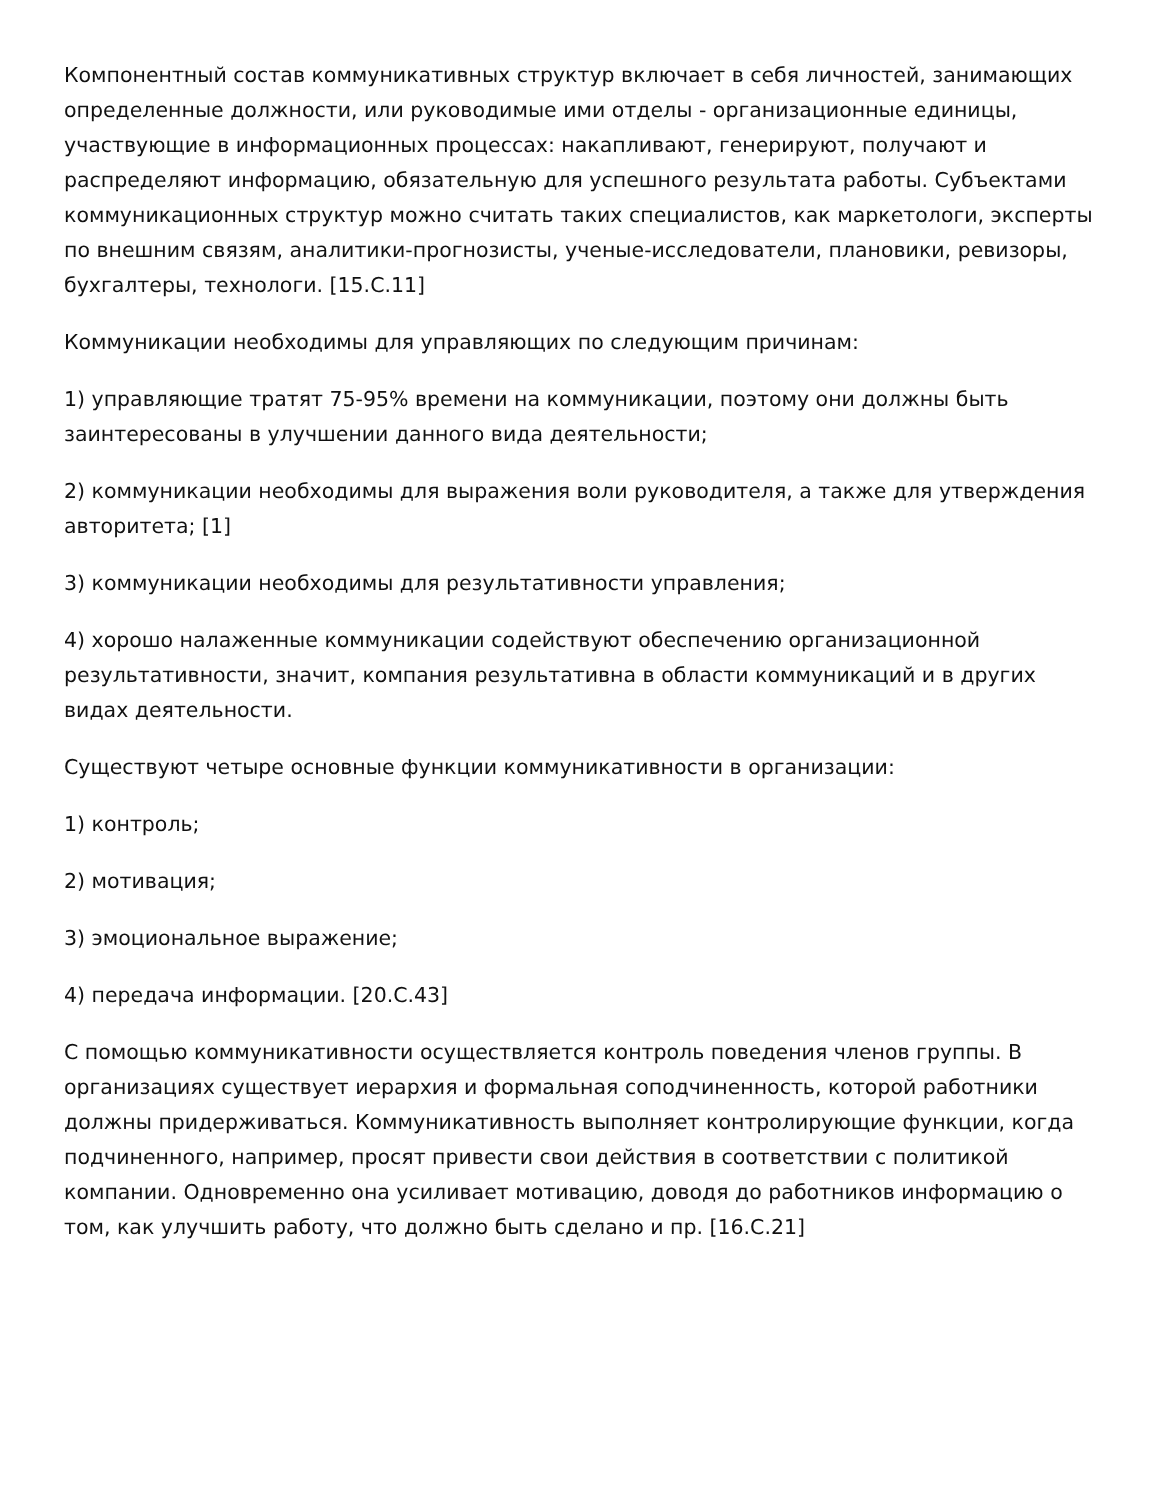Компонентный состав коммуникативных структур включает в себя личностей, занимающих определенные должности, или руководимые ими отделы - организационные единицы, участвующие в информационных процессах: накапливают, генерируют, получают и распределяют информацию, обязательную для успешного результата работы. Субъектами коммуникационных структур можно считать таких специалистов, как маркетологи, эксперты по внешним связям, аналитики-прогнозисты, ученые-исследователи, плановики, ревизоры, бухгалтеры, технологи. [15.С.11]
Коммуникации необходимы для управляющих по следующим причинам:
1) управляющие тратят 75-95% времени на коммуникации, поэтому они должны быть заинтересованы в улучшении данного вида деятельности;
2) коммуникации необходимы для выражения воли руководителя, а также для утверждения авторитета; [1]
3) коммуникации необходимы для результативности управления;
4) хорошо налаженные коммуникации содействуют обеспечению организационной результативности, значит, компания результативна в области коммуникаций и в других видах деятельности.
Существуют четыре основные функции коммуникативности в организации:
1) контроль;
2) мотивация;
3) эмоциональное выражение;
4) передача информации. [20.С.43]
С помощью коммуникативности осуществляется контроль поведения членов группы. В организациях существует иерархия и формальная соподчиненность, которой работники должны придерживаться. Коммуникативность выполняет контролирующие функции, когда подчиненного, например, просят привести свои действия в соответствии с политикой компании. Одновременно она усиливает мотивацию, доводя до работников информацию о том, как улучшить работу, что должно быть сделано и пр. [16.С.21]